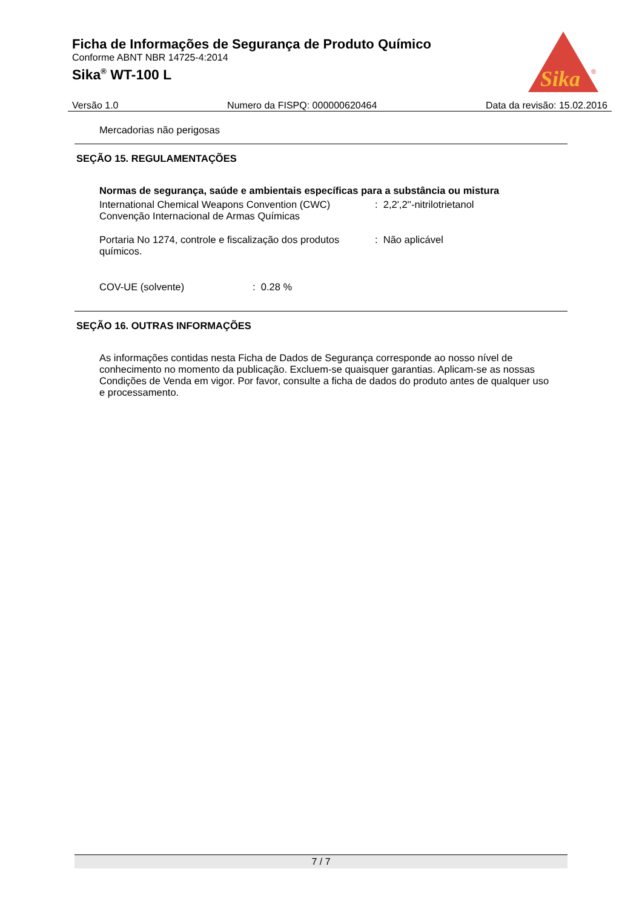Ficha de Informações de Segurança de Produto Químico
Conforme ABNT NBR 14725-4:2014
Sika<sup>®</sup> WT-100 L
Sika
®
Versão 1.0 Numero da FISPQ: 000000620464 Data da revisão: 15.02.2016
Mercadorias não perigosas
SEÇÃO 15. REGULAMENTAÇÕES
Normas de segurança, saúde e ambientais específicas para a substância ou mistura
International Chemical Weapons Convention (CWC) Convenção Internacional de Armas Químicas
: 2,2',2''-nitrilotrietanol
Portaria No 1274, controle e fiscalização dos produtos químicos.
: Não aplicável
COV-UE (solvente) : 0.28 %
SEÇÃO 16. OUTRAS INFORMAÇÕES
As informações contidas nesta Ficha de Dados de Segurança corresponde ao nosso nível de conhecimento no momento da publicação. Excluem-se quaisquer garantias. Aplicam-se as nossas Condições de Venda em vigor. Por favor, consulte a ficha de dados do produto antes de qualquer uso e processamento.
7 / 7